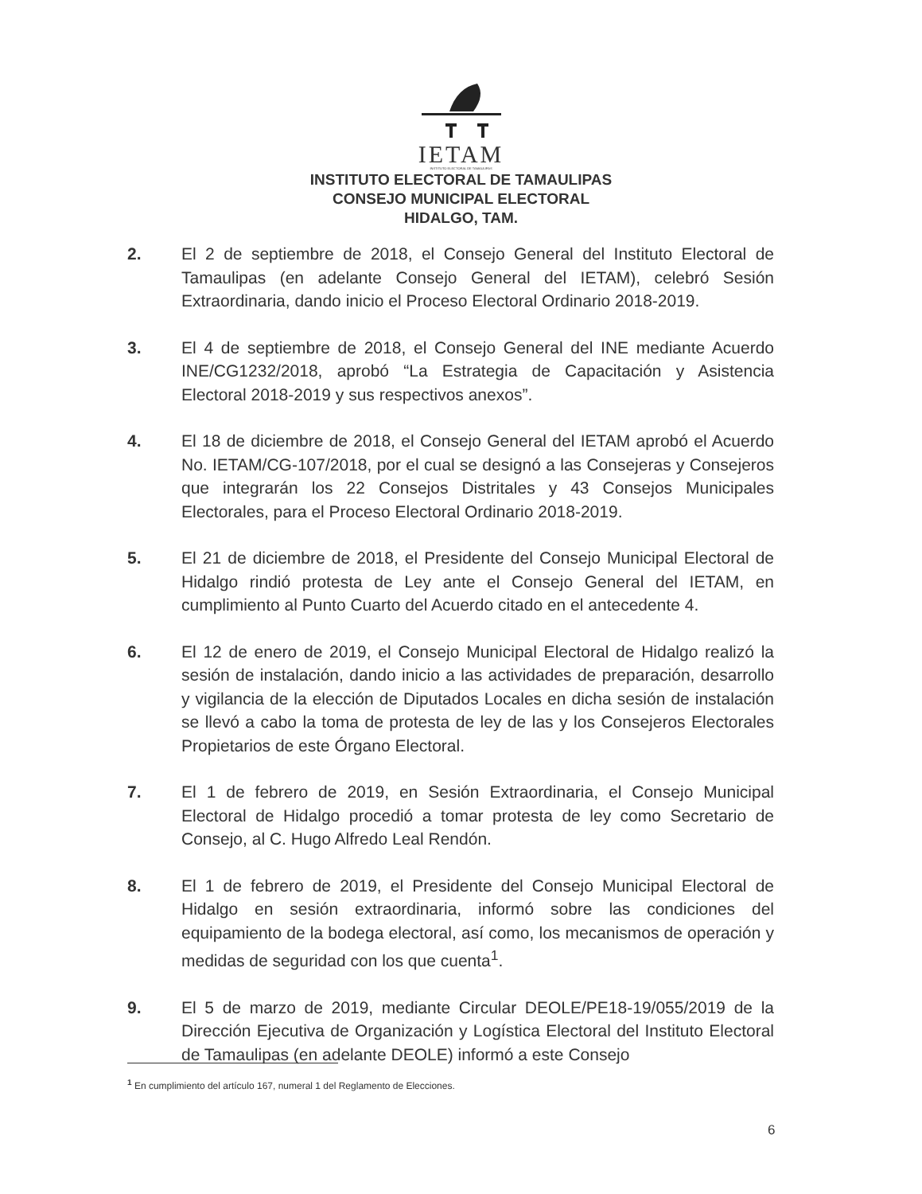IETAM
INSTITUTO ELECTORAL DE TAMAULIPAS
INSTITUTO ELECTORAL DE TAMAULIPAS
CONSEJO MUNICIPAL ELECTORAL
HIDALGO, TAM.
2. El 2 de septiembre de 2018, el Consejo General del Instituto Electoral de Tamaulipas (en adelante Consejo General del IETAM), celebró Sesión Extraordinaria, dando inicio el Proceso Electoral Ordinario 2018-2019.
3. El 4 de septiembre de 2018, el Consejo General del INE mediante Acuerdo INE/CG1232/2018, aprobó “La Estrategia de Capacitación y Asistencia Electoral 2018-2019 y sus respectivos anexos”.
4. El 18 de diciembre de 2018, el Consejo General del IETAM aprobó el Acuerdo No. IETAM/CG-107/2018, por el cual se designó a las Consejeras y Consejeros que integrarán los 22 Consejos Distritales y 43 Consejos Municipales Electorales, para el Proceso Electoral Ordinario 2018-2019.
5. El 21 de diciembre de 2018, el Presidente del Consejo Municipal Electoral de Hidalgo rindió protesta de Ley ante el Consejo General del IETAM, en cumplimiento al Punto Cuarto del Acuerdo citado en el antecedente 4.
6. El 12 de enero de 2019, el Consejo Municipal Electoral de Hidalgo realizó la sesión de instalación, dando inicio a las actividades de preparación, desarrollo y vigilancia de la elección de Diputados Locales en dicha sesión de instalación se llevó a cabo la toma de protesta de ley de las y los Consejeros Electorales Propietarios de este Órgano Electoral.
7. El 1 de febrero de 2019, en Sesión Extraordinaria, el Consejo Municipal Electoral de Hidalgo procedió a tomar protesta de ley como Secretario de Consejo, al C. Hugo Alfredo Leal Rendón.
8. El 1 de febrero de 2019, el Presidente del Consejo Municipal Electoral de Hidalgo en sesión extraordinaria, informó sobre las condiciones del equipamiento de la bodega electoral, así como, los mecanismos de operación y medidas de seguridad con los que cuenta<sup>1</sup>.
9. El 5 de marzo de 2019, mediante Circular DEOLE/PE18-19/055/2019 de la Dirección Ejecutiva de Organización y Logística Electoral del Instituto Electoral de Tamaulipas (en adelante DEOLE) informó a este Consejo
<sup>1</sup> En cumplimiento del artículo 167, numeral 1 del Reglamento de Elecciones.
6